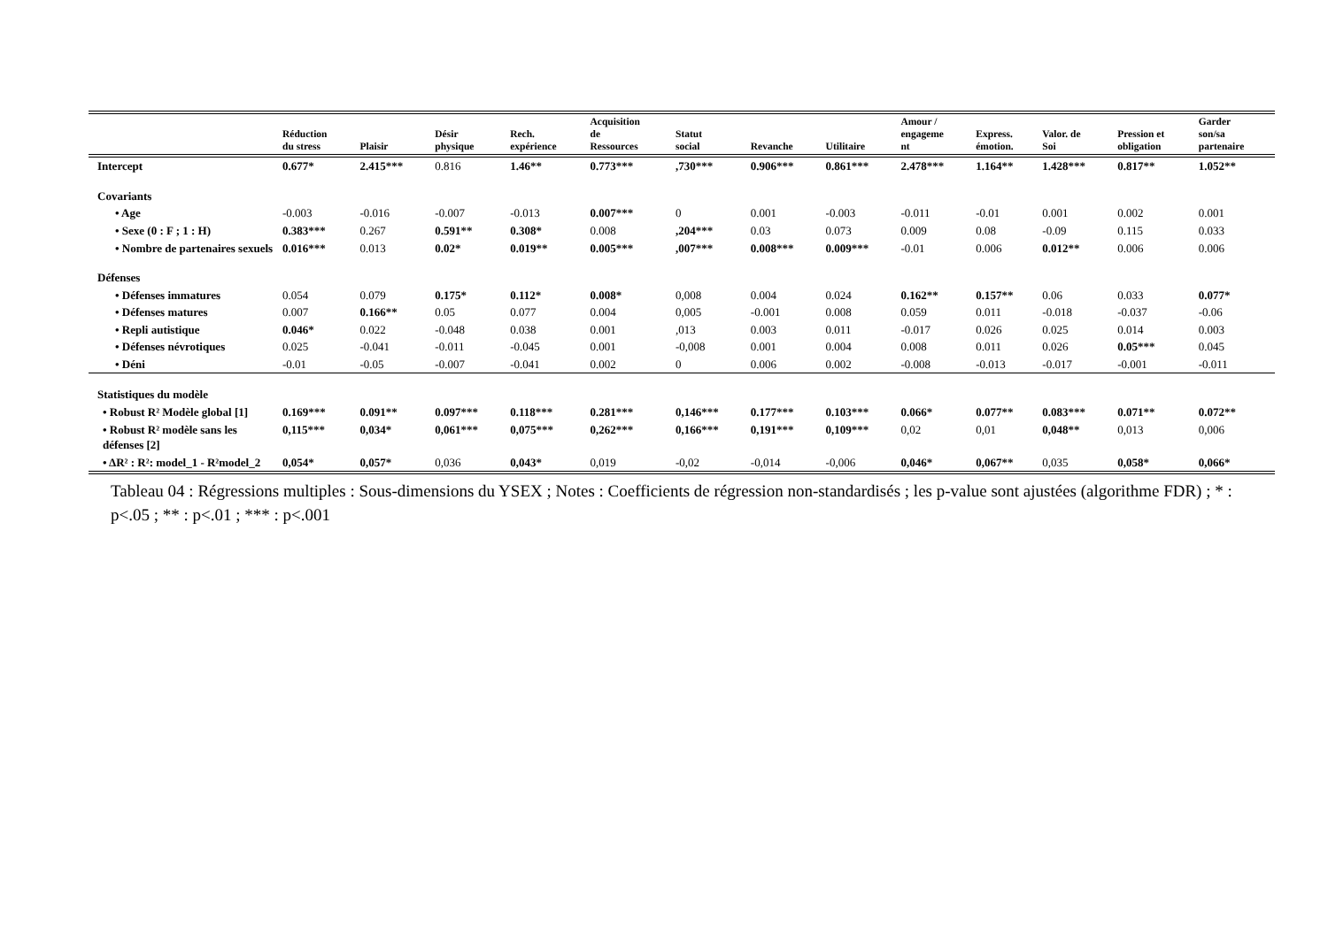| | Réduction du stress | Plaisir | Désir physique | Rech. expérience | Acquisition de Ressources | Statut social | Revanche | Utilitaire | Amour / engageme nt | Express. émotion. | Valor. de Soi | Pression et obligation | Garder son/sa partenaire |
| --- | --- | --- | --- | --- | --- | --- | --- | --- | --- | --- | --- | --- | --- |
| Intercept | 0.677* | 2.415*** | 0.816 | 1.46** | 0.773*** | ,730*** | 0.906*** | 0.861*** | 2.478*** | 1.164** | 1.428*** | 0.817** | 1.052** |
| Covariants | | | | | | | | | | | | | |
| • Age | -0.003 | -0.016 | -0.007 | -0.013 | 0.007*** | 0 | 0.001 | -0.003 | -0.011 | -0.01 | 0.001 | 0.002 | 0.001 |
| • Sexe (0 : F ; 1 : H) | 0.383*** | 0.267 | 0.591** | 0.308* | 0.008 | ,204*** | 0.03 | 0.073 | 0.009 | 0.08 | -0.09 | 0.115 | 0.033 |
| • Nombre de partenaires sexuels | 0.016*** | 0.013 | 0.02* | 0.019** | 0.005*** | ,007*** | 0.008*** | 0.009*** | -0.01 | 0.006 | 0.012** | 0.006 | 0.006 |
| Défenses | | | | | | | | | | | | | |
| • Défenses immatures | 0.054 | 0.079 | 0.175* | 0.112* | 0.008* | 0,008 | 0.004 | 0.024 | 0.162** | 0.157** | 0.06 | 0.033 | 0.077* |
| • Défenses matures | 0.007 | 0.166** | 0.05 | 0.077 | 0.004 | 0,005 | -0.001 | 0.008 | 0.059 | 0.011 | -0.018 | -0.037 | -0.06 |
| • Repli autistique | 0.046* | 0.022 | -0.048 | 0.038 | 0.001 | ,013 | 0.003 | 0.011 | -0.017 | 0.026 | 0.025 | 0.014 | 0.003 |
| • Défenses névrotiques | 0.025 | -0.041 | -0.011 | -0.045 | 0.001 | -0,008 | 0.001 | 0.004 | 0.008 | 0.011 | 0.026 | 0.05*** | 0.045 |
| • Déni | -0.01 | -0.05 | -0.007 | -0.041 | 0.002 | 0 | 0.006 | 0.002 | -0.008 | -0.013 | -0.017 | -0.001 | -0.011 |
| Statistiques du modèle | | | | | | | | | | | | | |
| • Robust R² Modèle global [1] | 0.169*** | 0.091** | 0.097*** | 0.118*** | 0.281*** | 0,146*** | 0.177*** | 0.103*** | 0.066* | 0.077** | 0.083*** | 0.071** | 0.072** |
| • Robust R² modèle sans les défenses [2] | 0,115*** | 0,034* | 0,061*** | 0,075*** | 0,262*** | 0,166*** | 0,191*** | 0,109*** | 0,02 | 0,01 | 0,048** | 0,013 | 0,006 |
| • ΔR² : R²: model_1 - R²model_2 | 0,054* | 0,057* | 0,036 | 0,043* | 0,019 | -0,02 | -0,014 | -0,006 | 0,046* | 0,067** | 0,035 | 0,058* | 0,066* |
Tableau 04 : Régressions multiples : Sous-dimensions du YSEX ; Notes : Coefficients de régression non-standardisés ; les p-value sont ajustées (algorithme FDR) ; * : p<.05 ; ** : p<.01 ; *** : p<.001